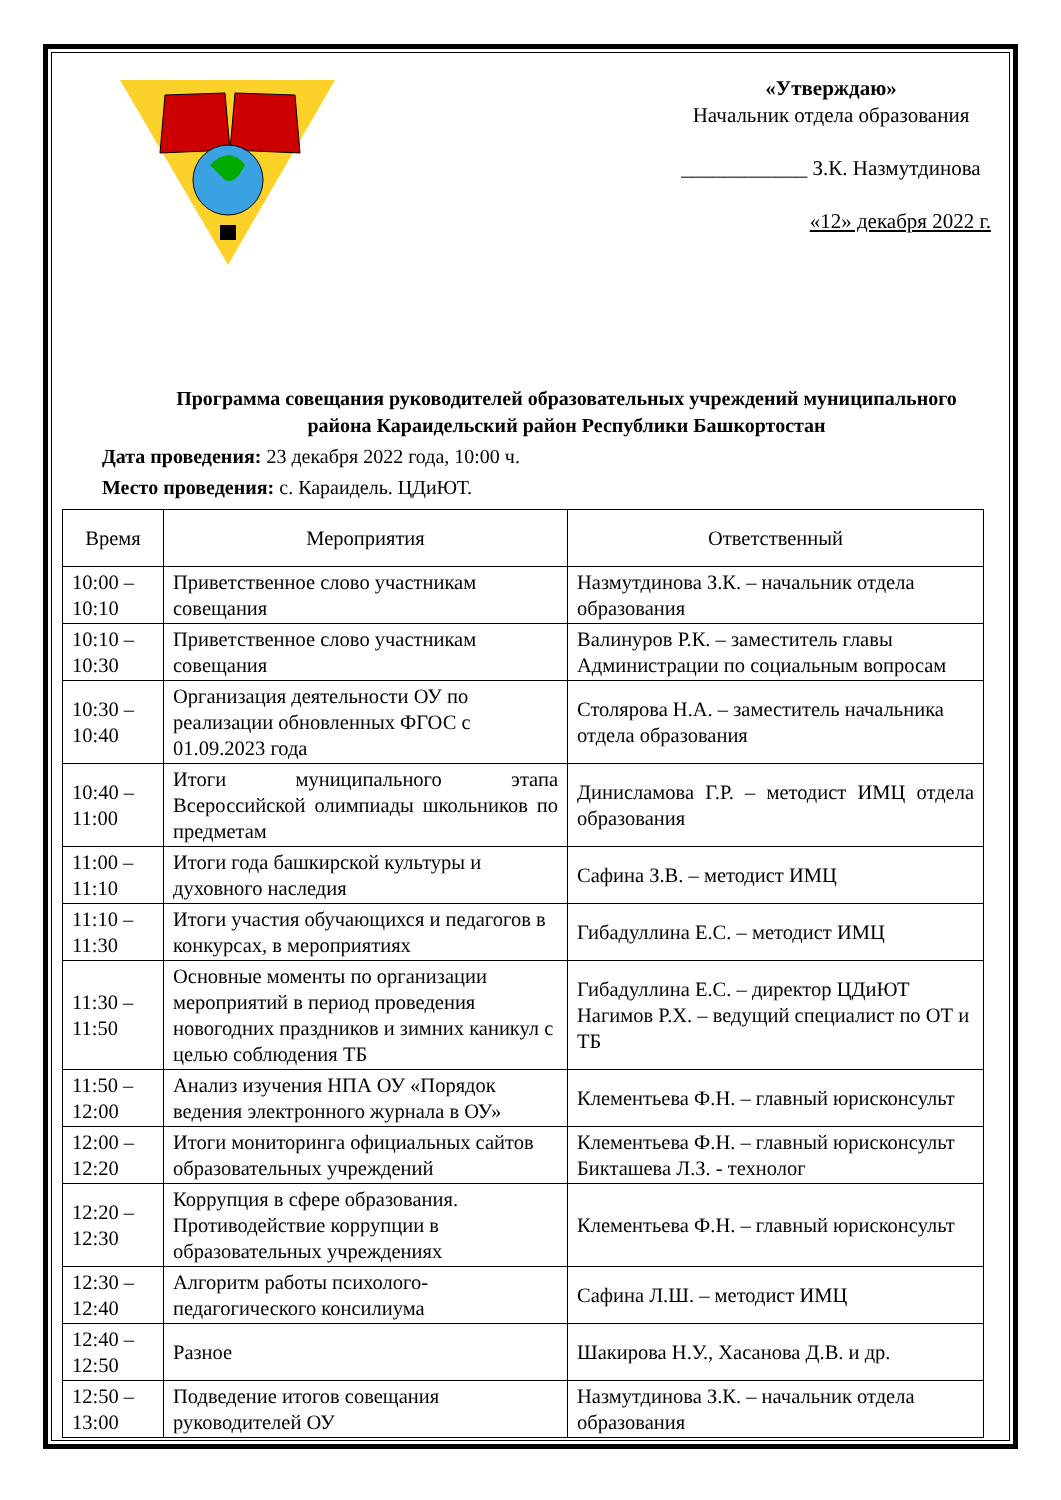«Утверждаю»
Начальник отдела образования
____________ З.К. Назмутдинова
«12» декабря 2022 г.
Программа совещания руководителей образовательных учреждений муниципального района Караидельский район Республики Башкортостан
Дата проведения: 23 декабря 2022 года, 10:00 ч.
Место проведения: с. Караидель. ЦДиЮТ.
| Время | Мероприятия | Ответственный |
| --- | --- | --- |
| 10:00 – 10:10 | Приветственное слово участникам совещания | Назмутдинова З.К. – начальник отдела образования |
| 10:10 – 10:30 | Приветственное слово участникам совещания | Валинуров Р.К. – заместитель главы Администрации по социальным вопросам |
| 10:30 – 10:40 | Организация деятельности ОУ по реализации обновленных ФГОС с 01.09.2023 года | Столярова Н.А. – заместитель начальника отдела образования |
| 10:40 – 11:00 | Итоги муниципального этапа Всероссийской олимпиады школьников по предметам | Динисламова Г.Р. – методист ИМЦ отдела образования |
| 11:00 – 11:10 | Итоги года башкирской культуры и духовного наследия | Сафина З.В. – методист ИМЦ |
| 11:10 – 11:30 | Итоги участия обучающихся и педагогов в конкурсах, в мероприятиях | Гибадуллина Е.С. – методист ИМЦ |
| 11:30 – 11:50 | Основные моменты по организации мероприятий в период проведения новогодних праздников и зимних каникул с целью соблюдения ТБ | Гибадуллина Е.С. – директор ЦДиЮТ Нагимов Р.Х. – ведущий специалист по ОТ и ТБ |
| 11:50 – 12:00 | Анализ изучения НПА ОУ «Порядок ведения электронного журнала в ОУ» | Клементьева Ф.Н. – главный юрисконсульт |
| 12:00 – 12:20 | Итоги мониторинга официальных сайтов образовательных учреждений | Клементьева Ф.Н. – главный юрисконсульт Бикташева Л.З. - технолог |
| 12:20 – 12:30 | Коррупция в сфере образования. Противодействие коррупции в образовательных учреждениях | Клементьева Ф.Н. – главный юрисконсульт |
| 12:30 – 12:40 | Алгоритм работы психолого-педагогического консилиума | Сафина Л.Ш. – методист ИМЦ |
| 12:40 – 12:50 | Разное | Шакирова Н.У., Хасанова Д.В. и др. |
| 12:50 – 13:00 | Подведение итогов совещания руководителей ОУ | Назмутдинова З.К. – начальник отдела образования |